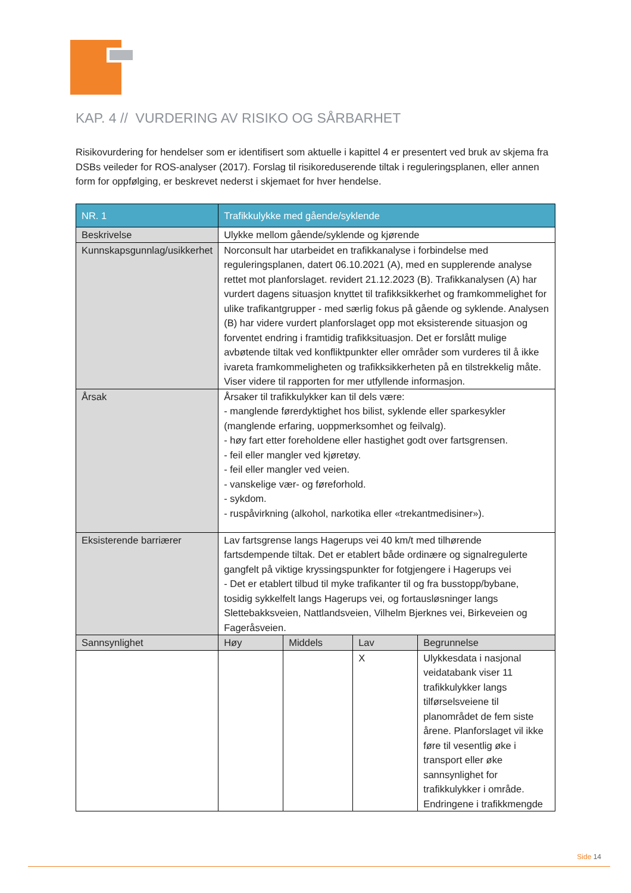KAP. 4 // VURDERING AV RISIKO OG SÅRBARHET
Risikovurdering for hendelser som er identifisert som aktuelle i kapittel 4 er presentert ved bruk av skjema fra DSBs veileder for ROS-analyser (2017). Forslag til risikoreduserende tiltak i reguleringsplanen, eller annen form for oppfølging, er beskrevet nederst i skjemaet for hver hendelse.
| NR. 1 | Trafikkulykke med gående/syklende | | | |
| --- | --- | --- | --- | --- |
| Beskrivelse | Ulykke mellom gående/syklende og kjørende | | | |
| Kunnskapsgunnlag/usikkerhet | Norconsult har utarbeidet en trafikkanalyse i forbindelse med reguleringsplanen, datert 06.10.2021 (A), med en supplerende analyse rettet mot planforslaget. revidert 21.12.2023 (B). Trafikkanalysen (A) har vurdert dagens situasjon knyttet til trafikksikkerhet og framkommelighet for ulike trafikantgrupper - med særlig fokus på gående og syklende. Analysen (B) har videre vurdert planforslaget opp mot eksisterende situasjon og forventet endring i framtidig trafikksituasjon. Det er forslått mulige avbøtende tiltak ved konfliktpunkter eller områder som vurderes til å ikke ivareta framkommeligheten og trafikksikkerheten på en tilstrekkelig måte. Viser videre til rapporten for mer utfyllende informasjon. | | | |
| Årsak | Årsaker til trafikkulykker kan til dels være: - manglende førerdyktighet hos bilist, syklende eller sparkesykler (manglende erfaring, uoppmerksomhet og feilvalg). - høy fart etter foreholdene eller hastighet godt over fartsgrensen. - feil eller mangler ved kjøretøy. - feil eller mangler ved veien. - vanskelige vær- og føreforhold. - sykdom. - ruspåvirkning (alkohol, narkotika eller «trekantmedisiner»). | | | |
| Eksisterende barriærer | Lav fartsgrense langs Hagerups vei 40 km/t med tilhørende fartsdempende tiltak. Det er etablert både ordinære og signalregulerte gangfelt på viktige kryssingspunkter for fotgjengere i Hagerups vei - Det er etablert tilbud til myke trafikanter til og fra busstopp/bybane, tosidig sykkelfelt langs Hagerups vei, og fortausløsninger langs Slettebakksveien, Nattlandsveien, Vilhelm Bjerknes vei, Birkeveien og Fageråsveien. | | | |
| Sannsynlighet | Høy | Middels | Lav | Begrunnelse |
| | | | X | Ulykkesdata i nasjonal veidatabank viser 11 trafikkulykker langs tilførselsveiene til planområdet de fem siste årene. Planforslaget vil ikke føre til vesentlig øke i transport eller øke sannsynlighet for trafikkulykker i område. Endringene i trafikkmengde |
Side 14